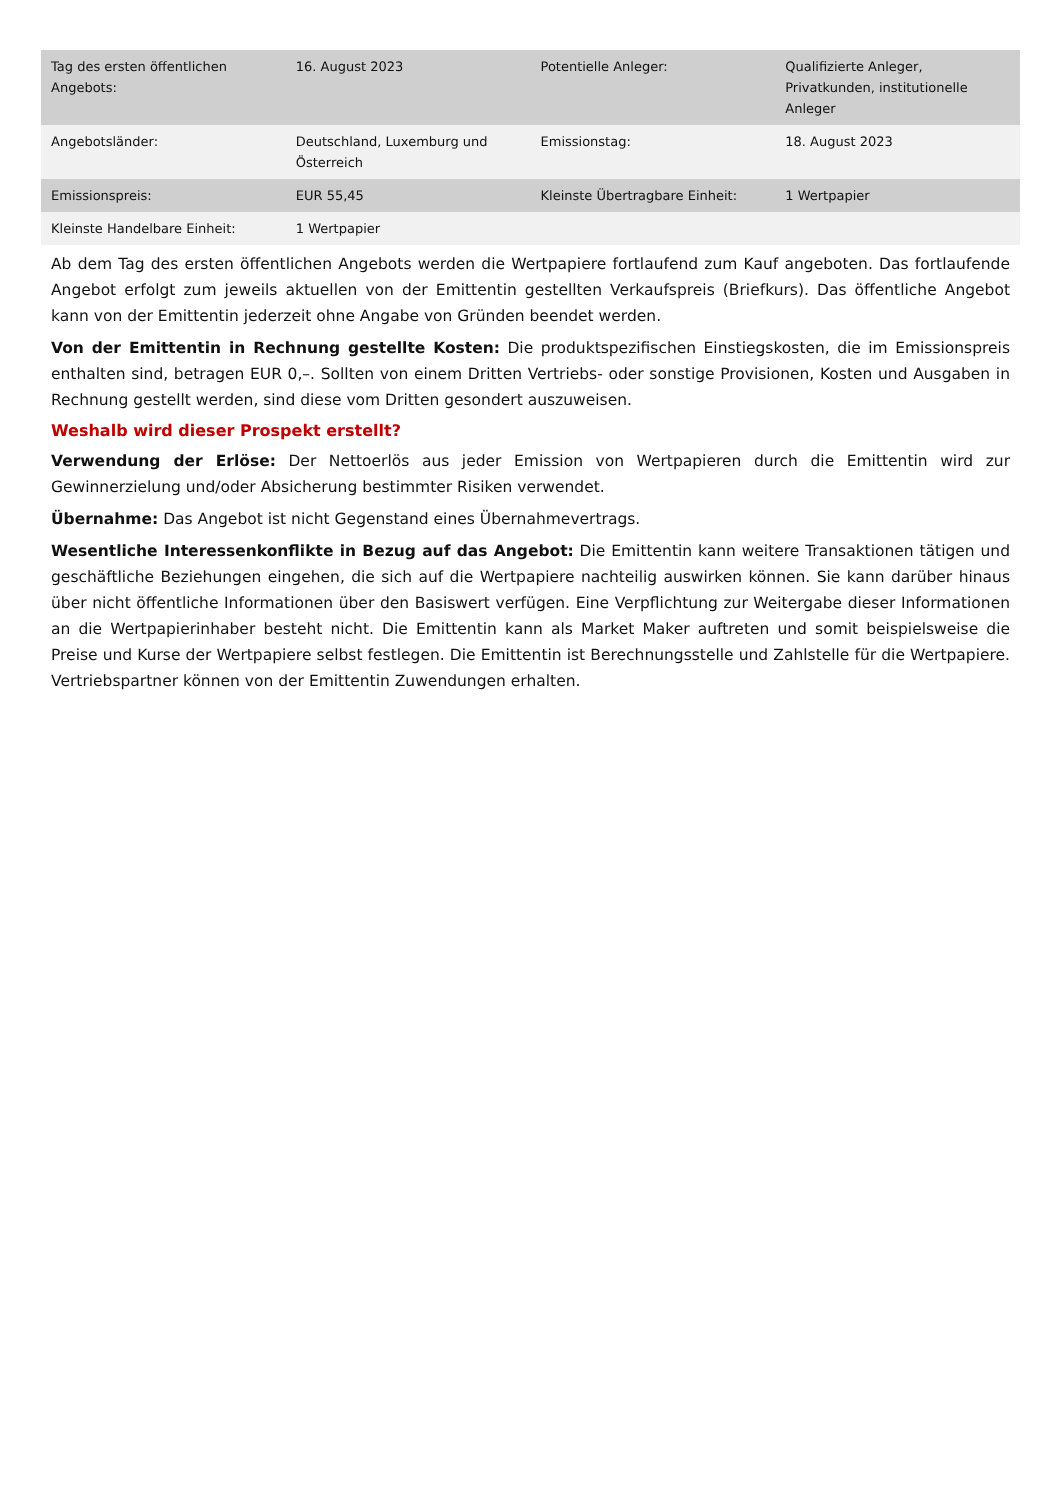| Tag des ersten öffentlichen Angebots: | 16. August 2023 | Potentielle Anleger: | Qualifizierte Anleger, Privatkunden, institutionelle Anleger |
| Angebotsländer: | Deutschland, Luxemburg und Österreich | Emissionstag: | 18. August 2023 |
| Emissionspreis: | EUR 55,45 | Kleinste Übertragbare Einheit: | 1 Wertpapier |
| Kleinste Handelbare Einheit: | 1 Wertpapier | | |
Ab dem Tag des ersten öffentlichen Angebots werden die Wertpapiere fortlaufend zum Kauf angeboten. Das fortlaufende Angebot erfolgt zum jeweils aktuellen von der Emittentin gestellten Verkaufspreis (Briefkurs). Das öffentliche Angebot kann von der Emittentin jederzeit ohne Angabe von Gründen beendet werden.
Von der Emittentin in Rechnung gestellte Kosten: Die produktspezifischen Einstiegskosten, die im Emissionspreis enthalten sind, betragen EUR 0,–. Sollten von einem Dritten Vertriebs- oder sonstige Provisionen, Kosten und Ausgaben in Rechnung gestellt werden, sind diese vom Dritten gesondert auszuweisen.
Weshalb wird dieser Prospekt erstellt?
Verwendung der Erlöse: Der Nettoerlös aus jeder Emission von Wertpapieren durch die Emittentin wird zur Gewinnerzielung und/oder Absicherung bestimmter Risiken verwendet.
Übernahme: Das Angebot ist nicht Gegenstand eines Übernahmevertrags.
Wesentliche Interessenkonflikte in Bezug auf das Angebot: Die Emittentin kann weitere Transaktionen tätigen und geschäftliche Beziehungen eingehen, die sich auf die Wertpapiere nachteilig auswirken können. Sie kann darüber hinaus über nicht öffentliche Informationen über den Basiswert verfügen. Eine Verpflichtung zur Weitergabe dieser Informationen an die Wertpapierinhaber besteht nicht. Die Emittentin kann als Market Maker auftreten und somit beispielsweise die Preise und Kurse der Wertpapiere selbst festlegen. Die Emittentin ist Berechnungsstelle und Zahlstelle für die Wertpapiere. Vertriebspartner können von der Emittentin Zuwendungen erhalten.